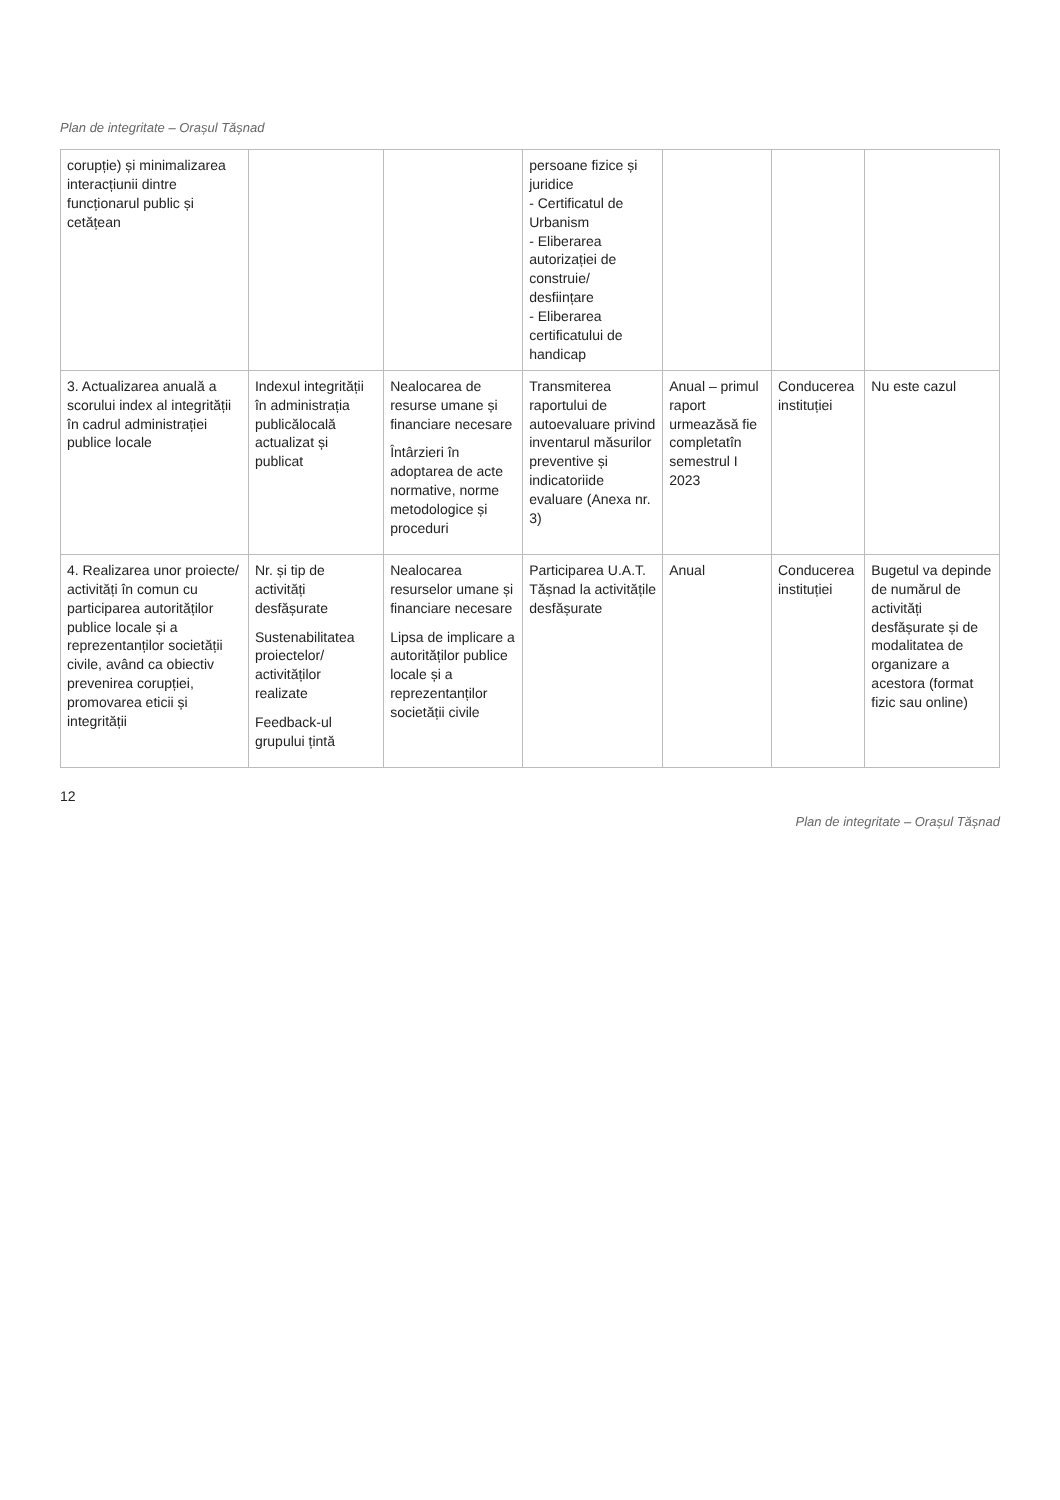Plan de integritate – Orașul Tășnad
| corupție) și minimalizarea interacțiunii dintre funcționarul public și cetățean | | | persoane fizice și juridice - Certificatul de Urbanism - Eliberarea autorizației de construie/ desființare - Eliberarea certificatului de handicap | | | |
| 3. Actualizarea anuală a scorului index al integrității în cadrul administrației publice locale | Indexul integrității în administrația publicălocală actualizat și publicat | Nealocarea de resurse umane și financiare necesare Întârzieri în adoptarea de acte normative, norme metodologice și proceduri | Transmiterea raportului de autoevaluare privind inventarul măsurilor preventive și indicatoriide evaluare (Anexa nr. 3) | Anual – primul raport urmeazăsă fie completatîn semestrul I 2023 | Conducerea instituției | Nu este cazul |
| 4. Realizarea unor proiecte/ activități în comun cu participarea autorităților publice locale și a reprezentanților societății civile, având ca obiectiv prevenirea corupției, promovarea eticii și integrității | Nr. și tip de activități desfășurate Sustenabilitatea proiectelor/ activităților realizate Feedback-ul grupului țintă | Nealocarea resurselor umane și financiare necesare Lipsa de implicare a autorităților publice locale și a reprezentanților societății civile | Participarea U.A.T. Tășnad la activitățile desfășurate | Anual | Conducerea instituției | Bugetul va depinde de numărul de activități desfășurate și de modalitatea de organizare a acestora (format fizic sau online) |
12
Plan de integritate – Orașul Tășnad